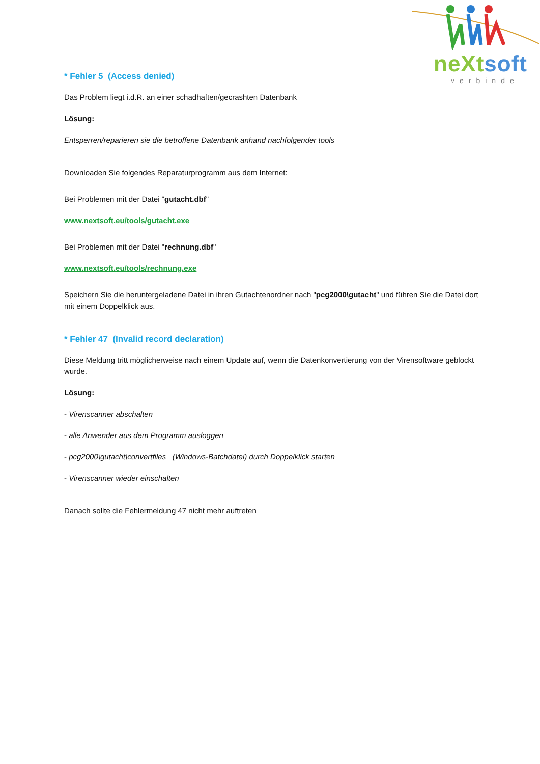neXt soft
verbinde
* Fehler 5 (Access denied)
Das Problem liegt i.d.R. an einer schadhaften/gecrashten Datenbank
Lösung:
Entsperren/reparieren sie die betroffene Datenbank anhand nachfolgender tools
Downloaden Sie folgendes Reparaturprogramm aus dem Internet:
Bei Problemen mit der Datei "gutacht.dbf"
www.nextsoft.eu/tools/gutacht.exe
Bei Problemen mit der Datei "rechnung.dbf"
www.nextsoft.eu/tools/rechnung.exe
Speichern Sie die heruntergeladene Datei in ihren Gutachtenordner nach "pcg2000\gutacht" und führen Sie die Datei dort mit einem Doppelklick aus.
* Fehler 47 (Invalid record declaration)
Diese Meldung tritt möglicherweise nach einem Update auf, wenn die Datenkonvertierung von der Virensoftware geblockt wurde.
Lösung:
- Virenscanner abschalten
- alle Anwender aus dem Programm ausloggen
- pcg2000\gutacht\convertfiles (Windows-Batchdatei) durch Doppelklick starten
- Virenscanner wieder einschalten
Danach sollte die Fehlermeldung 47 nicht mehr auftreten